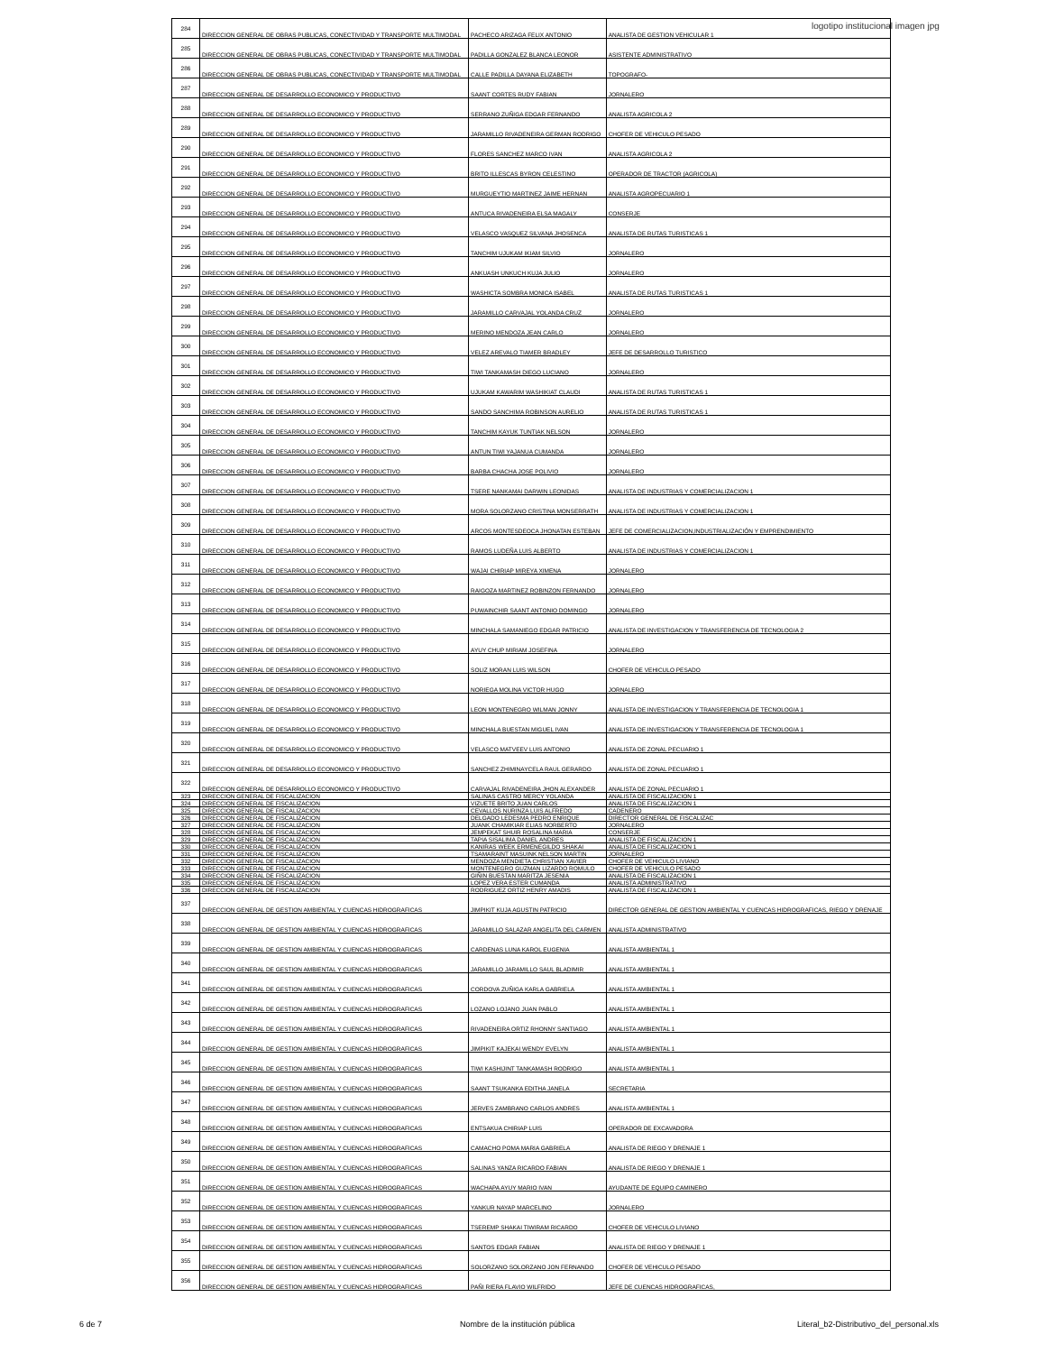logotipo institucional imagen jpg
| 284 | DIRECCION GENERAL DE OBRAS PUBLICAS, CONECTIVIDAD Y TRANSPORTE MULTIMODAL | PACHECO ARIZAGA FELIX ANTONIO | ANALISTA DE GESTION VEHICULAR 1 |
| 285 | DIRECCION GENERAL DE OBRAS PUBLICAS, CONECTIVIDAD Y TRANSPORTE MULTIMODAL | PADILLA GONZALEZ BLANCA LEONOR | ASISTENTE ADMINISTRATIVO |
| 286 | DIRECCION GENERAL DE OBRAS PUBLICAS, CONECTIVIDAD Y TRANSPORTE MULTIMODAL | CALLE PADILLA DAYANA ELIZABETH | TOPOGRAFO- |
| 287 | DIRECCION GENERAL DE DESARROLLO ECONOMICO Y PRODUCTIVO | SAANT CORTES RUDY FABIAN | JORNALERO |
| 288 | DIRECCION GENERAL DE DESARROLLO ECONOMICO Y PRODUCTIVO | SERRANO ZUÑIGA EDGAR FERNANDO | ANALISTA AGRICOLA 2 |
| 289 | DIRECCION GENERAL DE DESARROLLO ECONOMICO Y PRODUCTIVO | JARAMILLO RIVADENEIRA GERMAN RODRIGO | CHOFER DE VEHICULO PESADO |
| 290 | DIRECCION GENERAL DE DESARROLLO ECONOMICO Y PRODUCTIVO | FLORES SANCHEZ MARCO IVAN | ANALISTA AGRICOLA 2 |
| 291 | DIRECCION GENERAL DE DESARROLLO ECONOMICO Y PRODUCTIVO | BRITO ILLESCAS BYRON CELESTINO | OPERADOR DE TRACTOR (AGRICOLA) |
| 292 | DIRECCION GENERAL DE DESARROLLO ECONOMICO Y PRODUCTIVO | MURGUEYTIO MARTINEZ JAIME HERNAN | ANALISTA AGROPECUARIO 1 |
| 293 | DIRECCION GENERAL DE DESARROLLO ECONOMICO Y PRODUCTIVO | ANTUCA RIVADENEIRA ELSA MAGALY | CONSERJE |
| 294 | DIRECCION GENERAL DE DESARROLLO ECONOMICO Y PRODUCTIVO | VELASCO VASQUEZ SILVANA JHOSENCA | ANALISTA DE RUTAS TURISTICAS 1 |
| 295 | DIRECCION GENERAL DE DESARROLLO ECONOMICO Y PRODUCTIVO | TANCHIM UJUKAM IKIAM SILVIO | JORNALERO |
| 296 | DIRECCION GENERAL DE DESARROLLO ECONOMICO Y PRODUCTIVO | ANKUASH UNKUCH KUJA JULIO | JORNALERO |
| 297 | DIRECCION GENERAL DE DESARROLLO ECONOMICO Y PRODUCTIVO | WASHICTA SOMBRA MONICA ISABEL | ANALISTA DE RUTAS TURISTICAS 1 |
| 298 | DIRECCION GENERAL DE DESARROLLO ECONOMICO Y PRODUCTIVO | JARAMILLO CARVAJAL YOLANDA CRUZ | JORNALERO |
| 299 | DIRECCION GENERAL DE DESARROLLO ECONOMICO Y PRODUCTIVO | MERINO MENDOZA JEAN CARLO | JORNALERO |
| 300 | DIRECCION GENERAL DE DESARROLLO ECONOMICO Y PRODUCTIVO | VELEZ AREVALO TIAMER BRADLEY | JEFE DE DESARROLLO TURISTICO |
| 301 | DIRECCION GENERAL DE DESARROLLO ECONOMICO Y PRODUCTIVO | TIWI TANKAMASH DIEGO LUCIANO | JORNALERO |
| 302 | DIRECCION GENERAL DE DESARROLLO ECONOMICO Y PRODUCTIVO | UJUKAM KAWARIM WASHIKIAT CLAUDI | ANALISTA DE RUTAS TURISTICAS 1 |
| 303 | DIRECCION GENERAL DE DESARROLLO ECONOMICO Y PRODUCTIVO | SANDO SANCHIMA ROBINSON AURELIO | ANALISTA DE RUTAS TURISTICAS 1 |
| 304 | DIRECCION GENERAL DE DESARROLLO ECONOMICO Y PRODUCTIVO | TANCHIM KAYUK TUNTIAK NELSON | JORNALERO |
| 305 | DIRECCION GENERAL DE DESARROLLO ECONOMICO Y PRODUCTIVO | ANTUN TIWI YAJANUA CUMANDA | JORNALERO |
| 306 | DIRECCION GENERAL DE DESARROLLO ECONOMICO Y PRODUCTIVO | BARBA CHACHA JOSE POLIVIO | JORNALERO |
| 307 | DIRECCION GENERAL DE DESARROLLO ECONOMICO Y PRODUCTIVO | TSERE NANKAMAI DARWIN LEONIDAS | ANALISTA DE INDUSTRIAS Y COMERCIALIZACION 1 |
| 308 | DIRECCION GENERAL DE DESARROLLO ECONOMICO Y PRODUCTIVO | MORA SOLORZANO CRISTINA MONSERRATH | ANALISTA DE INDUSTRIAS Y COMERCIALIZACION 1 |
| 309 | DIRECCION GENERAL DE DESARROLLO ECONOMICO Y PRODUCTIVO | ARCOS MONTESDEOCA JHONATAN ESTEBAN | JEFE DE COMERCIALIZACION,INDUSTRIALIZACIÓN Y EMPRENDIMIENTO |
| 310 | DIRECCION GENERAL DE DESARROLLO ECONOMICO Y PRODUCTIVO | RAMOS LUDEÑA LUIS ALBERTO | ANALISTA DE INDUSTRIAS Y COMERCIALIZACION 1 |
| 311 | DIRECCION GENERAL DE DESARROLLO ECONOMICO Y PRODUCTIVO | WAJAI CHIRIAP MIREYA XIMENA | JORNALERO |
| 312 | DIRECCION GENERAL DE DESARROLLO ECONOMICO Y PRODUCTIVO | RAIGOZA MARTINEZ ROBINZON FERNANDO | JORNALERO |
| 313 | DIRECCION GENERAL DE DESARROLLO ECONOMICO Y PRODUCTIVO | PUWAINCHIR SAANT ANTONIO DOMINGO | JORNALERO |
| 314 | DIRECCION GENERAL DE DESARROLLO ECONOMICO Y PRODUCTIVO | MINCHALA SAMANIEGO EDGAR PATRICIO | ANALISTA DE INVESTIGACION Y TRANSFERENCIA DE TECNOLOGIA 2 |
| 315 | DIRECCION GENERAL DE DESARROLLO ECONOMICO Y PRODUCTIVO | AYUY CHUP MIRIAM JOSEFINA | JORNALERO |
| 316 | DIRECCION GENERAL DE DESARROLLO ECONOMICO Y PRODUCTIVO | SOLIZ MORAN LUIS WILSON | CHOFER DE VEHICULO PESADO |
| 317 | DIRECCION GENERAL DE DESARROLLO ECONOMICO Y PRODUCTIVO | NORIEGA MOLINA VICTOR HUGO | JORNALERO |
| 318 | DIRECCION GENERAL DE DESARROLLO ECONOMICO Y PRODUCTIVO | LEON MONTENEGRO WILMAN JONNY | ANALISTA DE INVESTIGACION Y TRANSFERENCIA DE TECNOLOGIA 1 |
| 319 | DIRECCION GENERAL DE DESARROLLO ECONOMICO Y PRODUCTIVO | MINCHALA BUESTAN MIGUEL IVAN | ANALISTA DE INVESTIGACION Y TRANSFERENCIA DE TECNOLOGIA 1 |
| 320 | DIRECCION GENERAL DE DESARROLLO ECONOMICO Y PRODUCTIVO | VELASCO MATVEEV LUIS ANTONIO | ANALISTA DE ZONAL PECUARIO 1 |
| 321 | DIRECCION GENERAL DE DESARROLLO ECONOMICO Y PRODUCTIVO | SANCHEZ ZHIMINAYCELA RAUL GERARDO | ANALISTA DE ZONAL PECUARIO 1 |
| 322 | DIRECCION GENERAL DE DESARROLLO ECONOMICO Y PRODUCTIVO | CARVAJAL RIVADENEIRA JHON ALEXANDER | ANALISTA DE ZONAL PECUARIO 1 |
| 323 | DIRECCION GENERAL DE FISCALIZACION | SALINAS CASTRO MERCY YOLANDA | ANALISTA DE FISCALIZACION 1 |
| 324 | DIRECCION GENERAL DE FISCALIZACION | VIZUETE BRITO JUAN CARLOS | ANALISTA DE FISCALIZACION 1 |
| 325 | DIRECCION GENERAL DE FISCALIZACION | CEVALLOS NURINZA LUIS ALFREDO | CADENERO |
| 326 | DIRECCION GENERAL DE FISCALIZACION | DELGADO LEDESMA PEDRO ENRIQUE | DIRECTOR GENERAL DE FISCALIZAC |
| 327 | DIRECCION GENERAL DE FISCALIZACION | JUANK CHAMIKIAR ELIAS NORBERTO | JORNALERO |
| 328 | DIRECCION GENERAL DE FISCALIZACION | JEMPEKAT SHUIR ROSALINA MARIA | CONSERJE |
| 329 | DIRECCION GENERAL DE FISCALIZACION | TAPIA SISALIMA DANIEL ANDRES | ANALISTA DE FISCALIZACION 1 |
| 330 | DIRECCION GENERAL DE FISCALIZACION | KANIRAS WEEK ERMENEGILDO SHAKAI | ANALISTA DE FISCALIZACION 1 |
| 331 | DIRECCION GENERAL DE FISCALIZACION | TSAMARAINT MASUINK NELSON MARTIN | JORNALERO |
| 332 | DIRECCION GENERAL DE FISCALIZACION | MENDOZA MENDIETA CHRISTIAN XAVIER | CHOFER DE VEHICULO LIVIANO |
| 333 | DIRECCION GENERAL DE FISCALIZACION | MONTENEGRO GUZMAN LIZARDO ROMULO | CHOFER DE VEHICULO PESADO |
| 334 | DIRECCION GENERAL DE FISCALIZACION | GIÑIN BUESTAN MARITZA JESENIA | ANALISTA DE FISCALIZACION 1 |
| 335 | DIRECCION GENERAL DE FISCALIZACION | LOPEZ VERA ESTER CUMANDA | ANALISTA ADMINISTRATIVO |
| 336 | DIRECCION GENERAL DE FISCALIZACION | RODRIGUEZ ORTIZ HENRY AMADIS | ANALISTA DE FISCALIZACION 1 |
| 337 | DIRECCION GENERAL DE GESTION AMBIENTAL Y CUENCAS HIDROGRAFICAS | JIMPIKIT KUJA AGUSTIN PATRICIO | DIRECTOR GENERAL DE GESTION AMBIENTAL Y CUENCAS HIDROGRAFICAS, RIEGO Y DRENAJE |
| 338 | DIRECCION GENERAL DE GESTION AMBIENTAL Y CUENCAS HIDROGRAFICAS | JARAMILLO SALAZAR ANGELITA DEL CARMEN | ANALISTA ADMINISTRATIVO |
| 339 | DIRECCION GENERAL DE GESTION AMBIENTAL Y CUENCAS HIDROGRAFICAS | CARDENAS LUNA KAROL EUGENIA | ANALISTA AMBIENTAL 1 |
| 340 | DIRECCION GENERAL DE GESTION AMBIENTAL Y CUENCAS HIDROGRAFICAS | JARAMILLO JARAMILLO SAUL BLADIMIR | ANALISTA AMBIENTAL 1 |
| 341 | DIRECCION GENERAL DE GESTION AMBIENTAL Y CUENCAS HIDROGRAFICAS | CORDOVA ZUÑIGA KARLA GABRIELA | ANALISTA AMBIENTAL 1 |
| 342 | DIRECCION GENERAL DE GESTION AMBIENTAL Y CUENCAS HIDROGRAFICAS | LOZANO LOJANO JUAN PABLO | ANALISTA AMBIENTAL 1 |
| 343 | DIRECCION GENERAL DE GESTION AMBIENTAL Y CUENCAS HIDROGRAFICAS | RIVADENEIRA ORTIZ RHONNY SANTIAGO | ANALISTA AMBIENTAL 1 |
| 344 | DIRECCION GENERAL DE GESTION AMBIENTAL Y CUENCAS HIDROGRAFICAS | JIMPIKIT KAJEKAI WENDY EVELYN | ANALISTA AMBIENTAL 1 |
| 345 | DIRECCION GENERAL DE GESTION AMBIENTAL Y CUENCAS HIDROGRAFICAS | TIWI KASHIJINT TANKAMASH RODRIGO | ANALISTA AMBIENTAL 1 |
| 346 | DIRECCION GENERAL DE GESTION AMBIENTAL Y CUENCAS HIDROGRAFICAS | SAANT TSUKANKA EDITHA JANELA | SECRETARIA |
| 347 | DIRECCION GENERAL DE GESTION AMBIENTAL Y CUENCAS HIDROGRAFICAS | JERVES ZAMBRANO CARLOS ANDRES | ANALISTA AMBIENTAL 1 |
| 348 | DIRECCION GENERAL DE GESTION AMBIENTAL Y CUENCAS HIDROGRAFICAS | ENTSAKUA CHIRIAP LUIS | OPERADOR DE EXCAVADORA |
| 349 | DIRECCION GENERAL DE GESTION AMBIENTAL Y CUENCAS HIDROGRAFICAS | CAMACHO POMA MARIA GABRIELA | ANALISTA DE RIEGO Y DRENAJE 1 |
| 350 | DIRECCION GENERAL DE GESTION AMBIENTAL Y CUENCAS HIDROGRAFICAS | SALINAS YANZA RICARDO FABIAN | ANALISTA DE RIEGO Y DRENAJE 1 |
| 351 | DIRECCION GENERAL DE GESTION AMBIENTAL Y CUENCAS HIDROGRAFICAS | WACHAPA AYUY MARIO IVAN | AYUDANTE DE EQUIPO CAMINERO |
| 352 | DIRECCION GENERAL DE GESTION AMBIENTAL Y CUENCAS HIDROGRAFICAS | YANKUR NAYAP MARCELINO | JORNALERO |
| 353 | DIRECCION GENERAL DE GESTION AMBIENTAL Y CUENCAS HIDROGRAFICAS | TSEREMP SHAKAI TIWIRAM RICARDO | CHOFER DE VEHICULO LIVIANO |
| 354 | DIRECCION GENERAL DE GESTION AMBIENTAL Y CUENCAS HIDROGRAFICAS | SANTOS EDGAR FABIAN | ANALISTA DE RIEGO Y DRENAJE 1 |
| 355 | DIRECCION GENERAL DE GESTION AMBIENTAL Y CUENCAS HIDROGRAFICAS | SOLORZANO SOLORZANO JON FERNANDO | CHOFER DE VEHICULO PESADO |
| 356 | DIRECCION GENERAL DE GESTION AMBIENTAL Y CUENCAS HIDROGRAFICAS | PAÑI RIERA FLAVIO WILFRIDO | JEFE DE CUENCAS HIDROGRAFICAS, |
6 de 7 Nombre de la institución pública Literal_b2-Distributivo_del_personal.xls